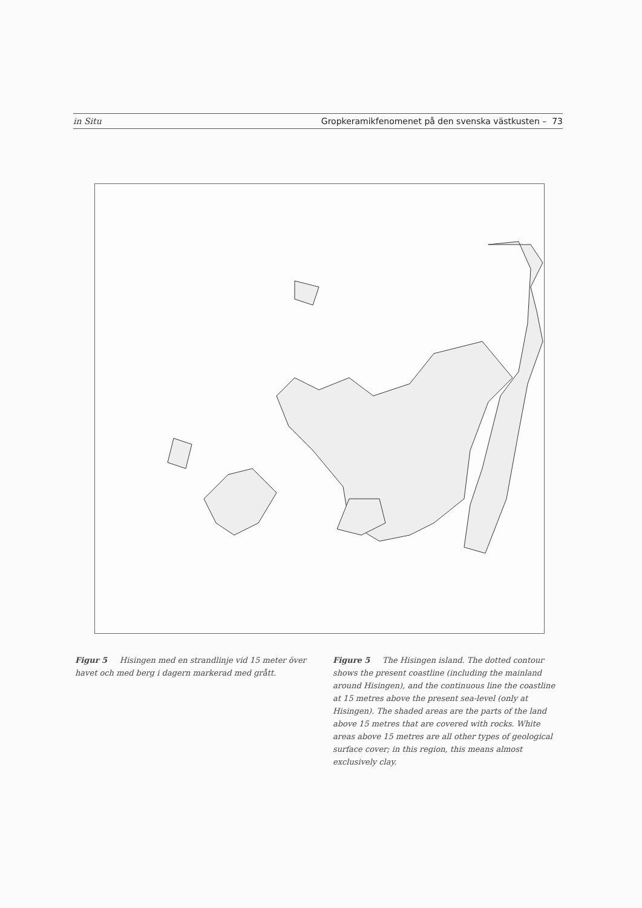in Situ Gropkeramikfenomenet på den svenska västkusten – 73
Figur 5 Hisingen med en strandlinje vid 15 meter över havet och med berg i dagern markerad med grått.
Figure 5 The Hisingen island. The dotted contour shows the present coastline (including the mainland around Hisingen), and the continuous line the coastline at 15 metres above the present sea-level (only at Hisingen). The shaded areas are the parts of the land above 15 metres that are covered with rocks. White areas above 15 metres are all other types of geological surface cover; in this region, this means almost exclusively clay.